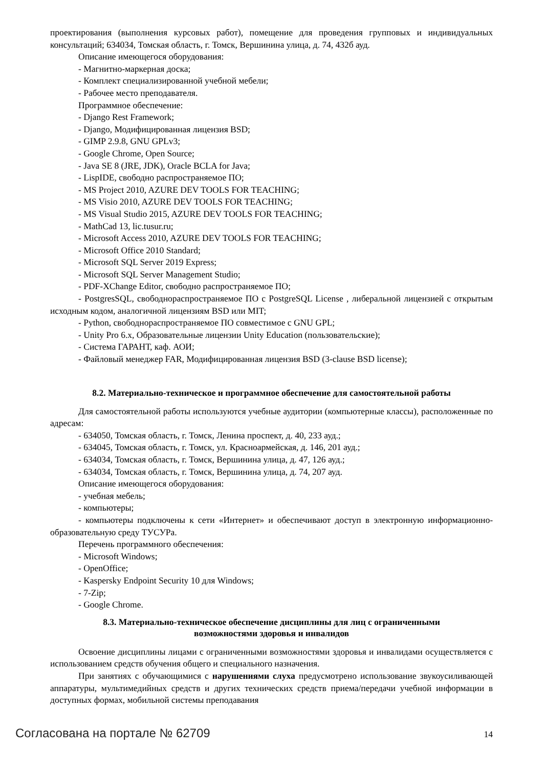проектирования (выполнения курсовых работ), помещение для проведения групповых и индивидуальных консультаций; 634034, Томская область, г. Томск, Вершинина улица, д. 74, 432б ауд.
Описание имеющегося оборудования:
- Магнитно-маркерная доска;
- Комплект специализированной учебной мебели;
- Рабочее место преподавателя.
Программное обеспечение:
- Django Rest Framework;
- Django, Модифицированная лицензия BSD;
- GIMP 2.9.8, GNU GPLv3;
- Google Chrome, Open Source;
- Java SE 8 (JRE, JDK), Oracle BCLA for Java;
- LispIDE, свободно распространяемое ПО;
- MS Project 2010, AZURE DEV TOOLS FOR TEACHING;
- MS Visio 2010, AZURE DEV TOOLS FOR TEACHING;
- MS Visual Studio 2015, AZURE DEV TOOLS FOR TEACHING;
- MathCad 13, lic.tusur.ru;
- Microsoft Access 2010, AZURE DEV TOOLS FOR TEACHING;
- Microsoft Office 2010 Standard;
- Microsoft SQL Server 2019 Express;
- Microsoft SQL Server Management Studio;
- PDF-XChange Editor, свободно распространяемое ПО;
- PostgresSQL, свободнораспространяемое ПО с PostgreSQL License , либеральной лицензией с открытым исходным кодом, аналогичной лицензиям BSD или MIT;
- Python, свободнораспространяемое ПО совместимое с GNU GPL;
- Unity Pro 6.x, Образовательные лицензии Unity Education (пользовательские);
- Система ГАРАНТ, каф. АОИ;
- Файловый менеджер FAR, Модифицированная лицензия BSD (3-clause BSD license);
8.2. Материально-техническое и программное обеспечение для самостоятельной работы
Для самостоятельной работы используются учебные аудитории (компьютерные классы), расположенные по адресам:
- 634050, Томская область, г. Томск, Ленина проспект, д. 40, 233 ауд.;
- 634045, Томская область, г. Томск, ул. Красноармейская, д. 146, 201 ауд.;
- 634034, Томская область, г. Томск, Вершинина улица, д. 47, 126 ауд.;
- 634034, Томская область, г. Томск, Вершинина улица, д. 74, 207 ауд.
Описание имеющегося оборудования:
- учебная мебель;
- компьютеры;
- компьютеры подключены к сети «Интернет» и обеспечивают доступ в электронную информационно-образовательную среду ТУСУРа.
Перечень программного обеспечения:
- Microsoft Windows;
- OpenOffice;
- Kaspersky Endpoint Security 10 для Windows;
- 7-Zip;
- Google Chrome.
8.3. Материально-техническое обеспечение дисциплины для лиц с ограниченными
возможностями здоровья и инвалидов
Освоение дисциплины лицами с ограниченными возможностями здоровья и инвалидами осуществляется с использованием средств обучения общего и специального назначения.
При занятиях с обучающимися с нарушениями слуха предусмотрено использование звукоусиливающей аппаратуры, мультимедийных средств и других технических средств приема/передачи учебной информации в доступных формах, мобильной системы преподавания
Согласована на портале № 62709 14